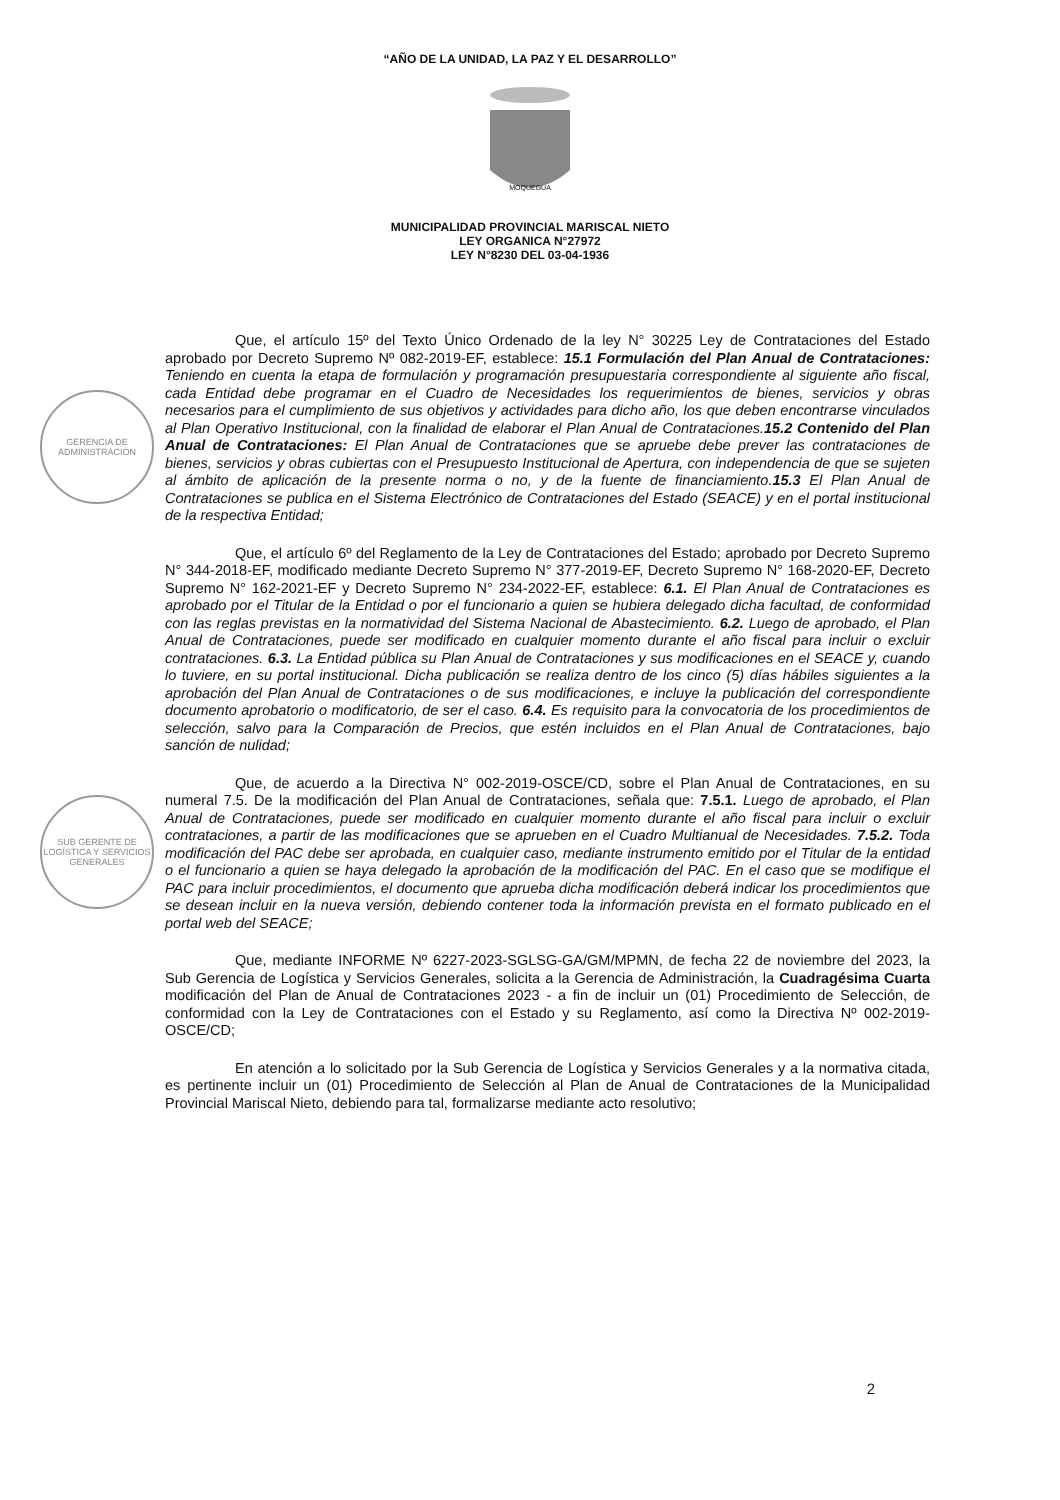“AÑO DE LA UNIDAD, LA PAZ Y EL DESARROLLO”
MOQUEGUA
MUNICIPALIDAD PROVINCIAL MARISCAL NIETO
LEY ORGANICA N°27972
LEY N°8230 DEL 03-04-1936
GERENCIA DE ADMINISTRACIÓN
SUB GERENTE DE LOGÍSTICA Y SERVICIOS GENERALES
Que, el artículo 15º del Texto Único Ordenado de la ley N° 30225 Ley de Contrataciones del Estado aprobado por Decreto Supremo Nº 082-2019-EF, establece: 15.1 Formulación del Plan Anual de Contrataciones: Teniendo en cuenta la etapa de formulación y programación presupuestaria correspondiente al siguiente año fiscal, cada Entidad debe programar en el Cuadro de Necesidades los requerimientos de bienes, servicios y obras necesarios para el cumplimiento de sus objetivos y actividades para dicho año, los que deben encontrarse vinculados al Plan Operativo Institucional, con la finalidad de elaborar el Plan Anual de Contrataciones. 15.2 Contenido del Plan Anual de Contrataciones: El Plan Anual de Contrataciones que se apruebe debe prever las contrataciones de bienes, servicios y obras cubiertas con el Presupuesto Institucional de Apertura, con independencia de que se sujeten al ámbito de aplicación de la presente norma o no, y de la fuente de financiamiento. 15.3 El Plan Anual de Contrataciones se publica en el Sistema Electrónico de Contrataciones del Estado (SEACE) y en el portal institucional de la respectiva Entidad;
Que, el artículo 6º del Reglamento de la Ley de Contrataciones del Estado; aprobado por Decreto Supremo N° 344-2018-EF, modificado mediante Decreto Supremo N° 377-2019-EF, Decreto Supremo N° 168-2020-EF, Decreto Supremo N° 162-2021-EF y Decreto Supremo N° 234-2022-EF, establece: 6.1. El Plan Anual de Contrataciones es aprobado por el Titular de la Entidad o por el funcionario a quien se hubiera delegado dicha facultad, de conformidad con las reglas previstas en la normatividad del Sistema Nacional de Abastecimiento. 6.2. Luego de aprobado, el Plan Anual de Contrataciones, puede ser modificado en cualquier momento durante el año fiscal para incluir o excluir contrataciones. 6.3. La Entidad pública su Plan Anual de Contrataciones y sus modificaciones en el SEACE y, cuando lo tuviere, en su portal institucional. Dicha publicación se realiza dentro de los cinco (5) días hábiles siguientes a la aprobación del Plan Anual de Contrataciones o de sus modificaciones, e incluye la publicación del correspondiente documento aprobatorio o modificatorio, de ser el caso. 6.4. Es requisito para la convocatoria de los procedimientos de selección, salvo para la Comparación de Precios, que estén incluidos en el Plan Anual de Contrataciones, bajo sanción de nulidad;
Que, de acuerdo a la Directiva N° 002-2019-OSCE/CD, sobre el Plan Anual de Contrataciones, en su numeral 7.5. De la modificación del Plan Anual de Contrataciones, señala que: 7.5.1. Luego de aprobado, el Plan Anual de Contrataciones, puede ser modificado en cualquier momento durante el año fiscal para incluir o excluir contrataciones, a partir de las modificaciones que se aprueben en el Cuadro Multianual de Necesidades. 7.5.2. Toda modificación del PAC debe ser aprobada, en cualquier caso, mediante instrumento emitido por el Titular de la entidad o el funcionario a quien se haya delegado la aprobación de la modificación del PAC. En el caso que se modifique el PAC para incluir procedimientos, el documento que aprueba dicha modificación deberá indicar los procedimientos que se desean incluir en la nueva versión, debiendo contener toda la información prevista en el formato publicado en el portal web del SEACE;
Que, mediante INFORME Nº 6227-2023-SGLSG-GA/GM/MPMN, de fecha 22 de noviembre del 2023, la Sub Gerencia de Logística y Servicios Generales, solicita a la Gerencia de Administración, la Cuadragésima Cuarta modificación del Plan de Anual de Contrataciones 2023 - a fin de incluir un (01) Procedimiento de Selección, de conformidad con la Ley de Contrataciones con el Estado y su Reglamento, así como la Directiva Nº 002-2019-OSCE/CD;
En atención a lo solicitado por la Sub Gerencia de Logística y Servicios Generales y a la normativa citada, es pertinente incluir un (01) Procedimiento de Selección al Plan de Anual de Contrataciones de la Municipalidad Provincial Mariscal Nieto, debiendo para tal, formalizarse mediante acto resolutivo;
2